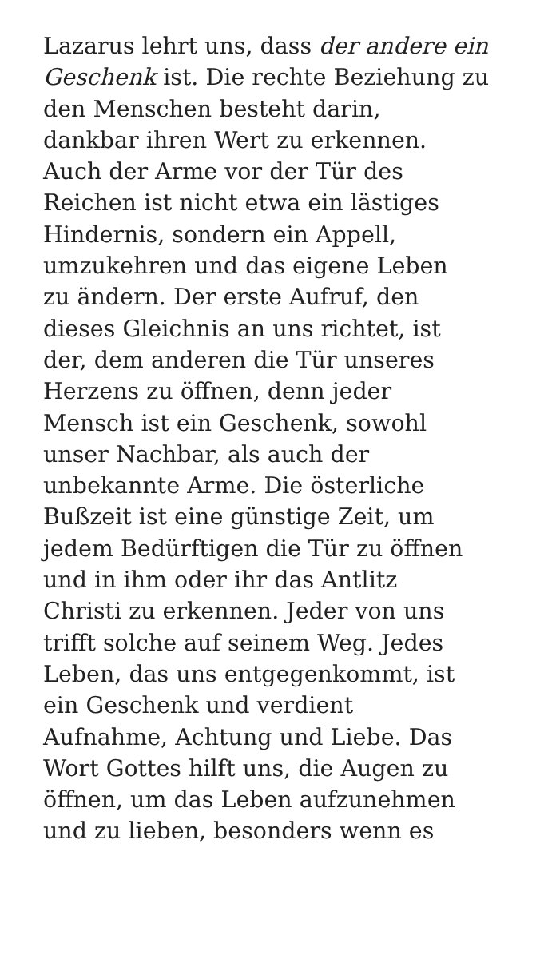Lazarus lehrt uns, dass der andere ein
Geschenk ist. Die rechte Beziehung zu
den Menschen besteht darin,
dankbar ihren Wert zu erkennen.
Auch der Arme vor der Tür des
Reichen ist nicht etwa ein lästiges
Hindernis, sondern ein Appell,
umzukehren und das eigene Leben
zu ändern. Der erste Aufruf, den
dieses Gleichnis an uns richtet, ist
der, dem anderen die Tür unseres
Herzens zu öffnen, denn jeder
Mensch ist ein Geschenk, sowohl
unser Nachbar, als auch der
unbekannte Arme. Die österliche
Bußzeit ist eine günstige Zeit, um
jedem Bedürftigen die Tür zu öffnen
und in ihm oder ihr das Antlitz
Christi zu erkennen. Jeder von uns
trifft solche auf seinem Weg. Jedes
Leben, das uns entgegenkommt, ist
ein Geschenk und verdient
Aufnahme, Achtung und Liebe. Das
Wort Gottes hilft uns, die Augen zu
öffnen, um das Leben aufzunehmen
und zu lieben, besonders wenn es